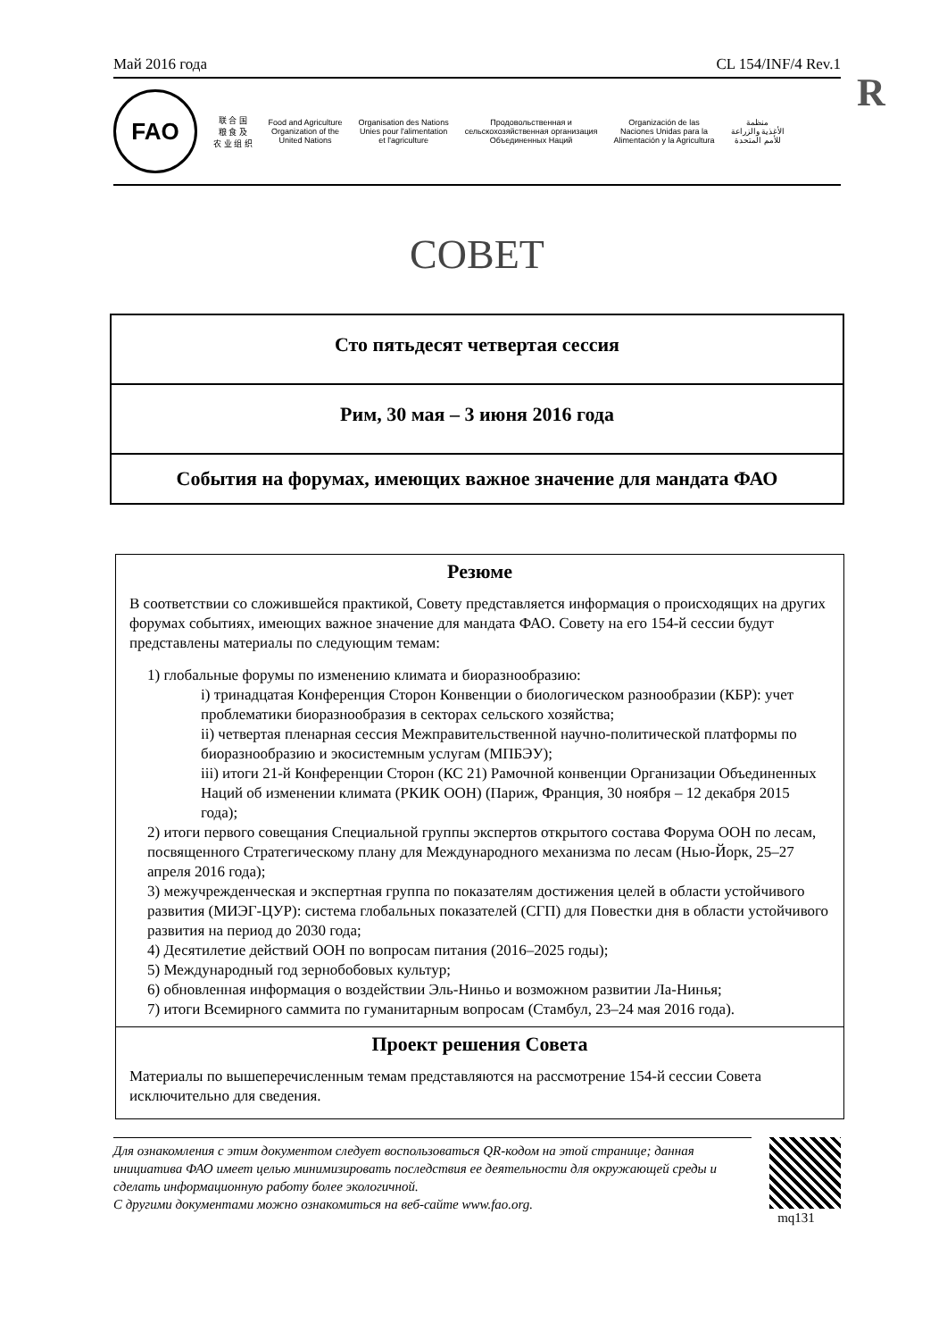R
Май 2016 года CL 154/INF/4 Rev.1
FAO
联 合 国
粮 食 及
农 业 组 织
Food and Agriculture
Organization of the
United Nations
Organisation des Nations
Unies pour l'alimentation
et l'agriculture
Продовольственная и
сельскохозяйственная организация
Объединенных Наций
Organización de las
Naciones Unidas para la
Alimentación y la Agricultura
منظمة
الأغذية والزراعة
للأمم المتحدة
СОВЕТ
| Сто пятьдесят четвертая сессия |
| Рим, 30 мая – 3 июня 2016 года |
| События на форумах, имеющих важное значение для мандата ФАО |
Резюме
В соответствии со сложившейся практикой, Совету представляется информация о происходящих на других форумах событиях, имеющих важное значение для мандата ФАО. Совету на его 154-й сессии будут представлены материалы по следующим темам:
1) глобальные форумы по изменению климата и биоразнообразию:
i) тринадцатая Конференция Сторон Конвенции о биологическом разнообразии (КБР): учет проблематики биоразнообразия в секторах сельского хозяйства;
ii) четвертая пленарная сессия Межправительственной научно-политической платформы по биоразнообразию и экосистемным услугам (МПБЭУ);
iii) итоги 21-й Конференции Сторон (КС 21) Рамочной конвенции Организации Объединенных Наций об изменении климата (РКИК ООН) (Париж, Франция, 30 ноября – 12 декабря 2015 года);
2) итоги первого совещания Специальной группы экспертов открытого состава Форума ООН по лесам, посвященного Стратегическому плану для Международного механизма по лесам (Нью-Йорк, 25–27 апреля 2016 года);
3) межучрежденческая и экспертная группа по показателям достижения целей в области устойчивого развития (МИЭГ-ЦУР): система глобальных показателей (СГП) для Повестки дня в области устойчивого развития на период до 2030 года;
4) Десятилетие действий ООН по вопросам питания (2016–2025 годы);
5) Международный год зернобобовых культур;
6) обновленная информация о воздействии Эль-Ниньо и возможном развитии Ла-Нинья;
7) итоги Всемирного саммита по гуманитарным вопросам (Стамбул, 23–24 мая 2016 года).
Проект решения Совета
Материалы по вышеперечисленным темам представляются на рассмотрение 154-й сессии Совета исключительно для сведения.
Для ознакомления с этим документом следует воспользоваться QR-кодом на этой странице; данная инициатива ФАО имеет целью минимизировать последствия ее деятельности для окружающей среды и сделать информационную работу более экологичной.
С другими документами можно ознакомиться на веб-сайте www.fao.org.
mq131